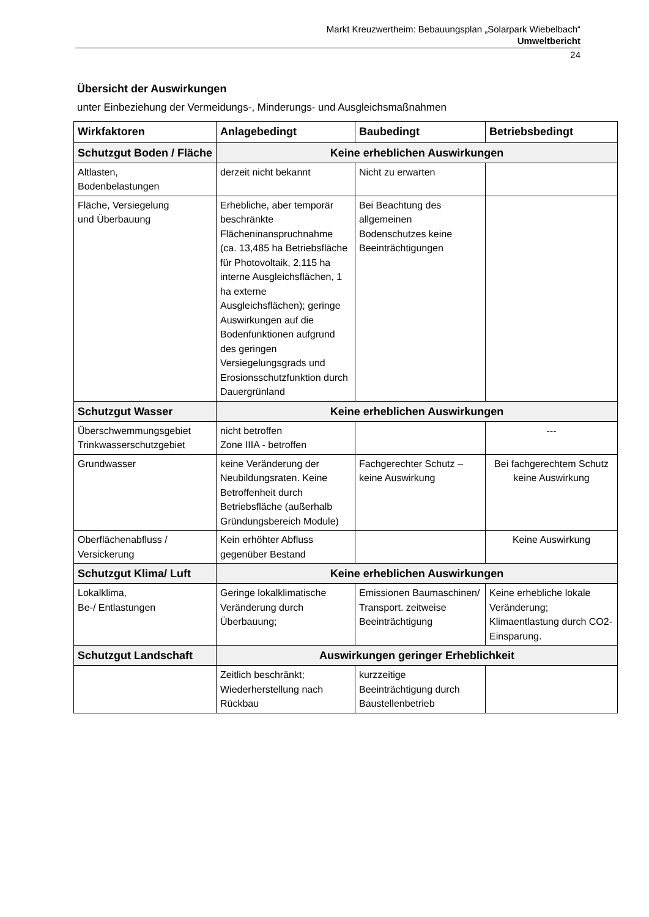Markt Kreuzwertheim: Bebauungsplan „Solarpark Wiebelbach“
Umweltbericht
24
Übersicht der Auswirkungen
unter Einbeziehung der Vermeidungs-, Minderungs- und Ausgleichsmaßnahmen
| Wirkfaktoren | Anlagebedingt | Baubedingt | Betriebsbedingt |
| --- | --- | --- | --- |
| Schutzgut Boden / Fläche | Keine erheblichen Auswirkungen | | |
| Altlasten, Bodenbelastungen | derzeit nicht bekannt | Nicht zu erwarten | |
| Fläche, Versiegelung und Überbauung | Erhebliche, aber temporär beschränkte Flächeninanspruchnahme (ca. 13,485 ha Betriebsfläche für Photovoltaik, 2,115 ha interne Ausgleichsflächen, 1 ha externe Ausgleichsflächen); geringe Auswirkungen auf die Bodenfunktionen aufgrund des geringen Versiegelungsgrads und Erosionsschutzfunktion durch Dauergrünland | Bei Beachtung des allgemeinen Bodenschutzes keine Beeinträchtigungen | |
| Schutzgut Wasser | Keine erheblichen Auswirkungen | | |
| Überschwemmungsgebiet Trinkwasserschutzgebiet | nicht betroffen Zone IIIA - betroffen | | --- |
| Grundwasser | keine Veränderung der Neubildungsraten. Keine Betroffenheit durch Betriebsfläche (außerhalb Gründungsbereich Module) | Fachgerechter Schutz – keine Auswirkung | Bei fachgerechtem Schutz keine Auswirkung |
| Oberflächenabfluss / Versickerung | Kein erhöhter Abfluss gegenüber Bestand | | Keine Auswirkung |
| Schutzgut Klima/ Luft | Keine erheblichen Auswirkungen | | |
| Lokalklima, Be-/ Entlastungen | Geringe lokalklimatische Veränderung durch Überbauung; | Emissionen Baumaschinen/ Transport. zeitweise Beeinträchtigung | Keine erhebliche lokale Veränderung; Klimaentlastung durch CO2-Einsparung. |
| Schutzgut Landschaft | Auswirkungen geringer Erheblichkeit | | |
| | Zeitlich beschränkt; Wiederherstellung nach Rückbau | kurzzeitige Beeinträchtigung durch Baustellenbetrieb | |